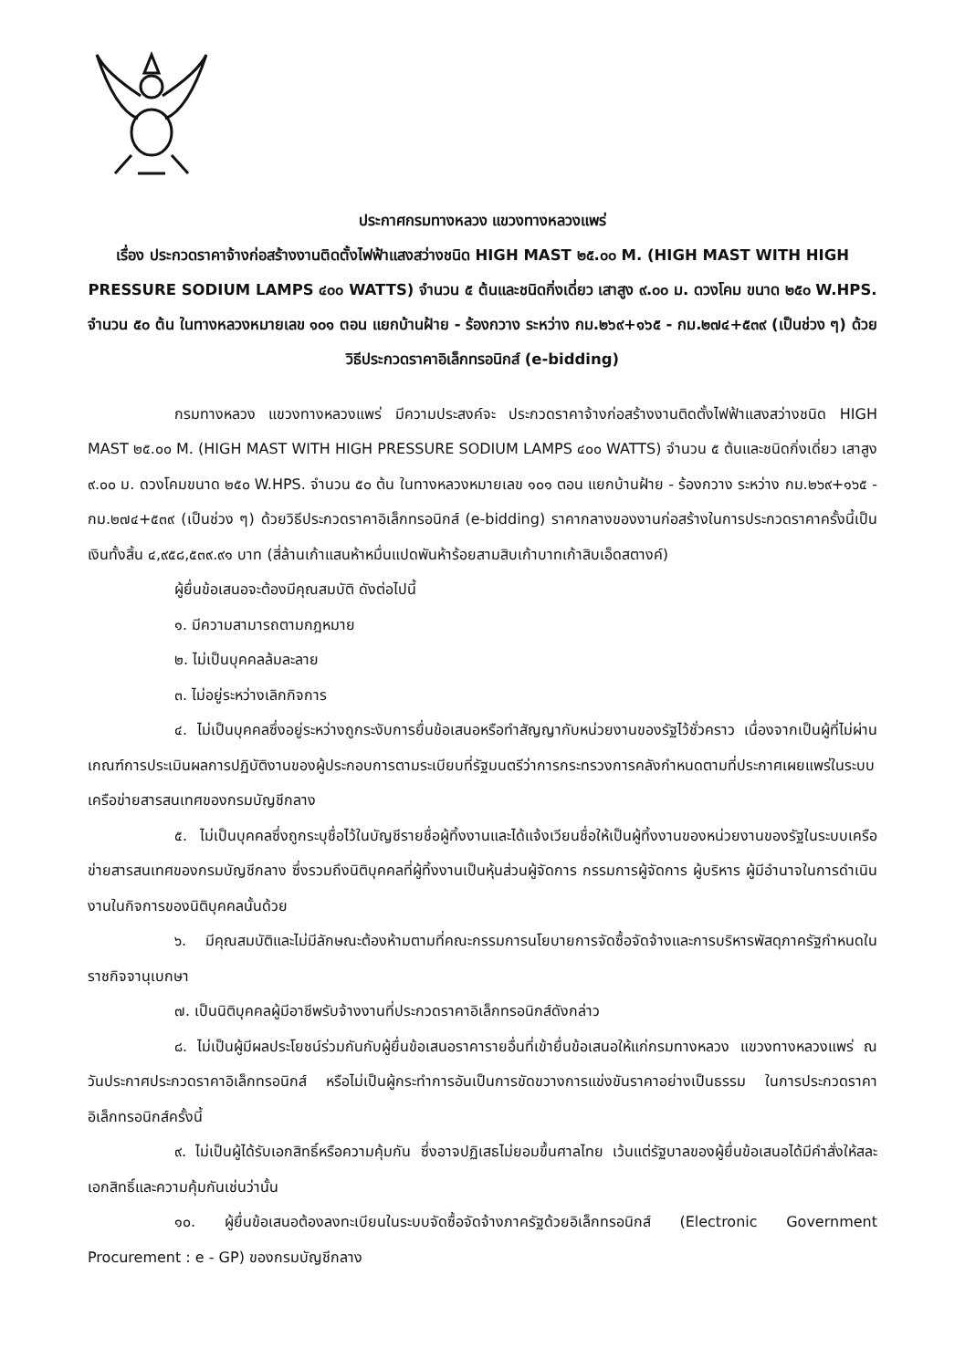ประกาศกรมทางหลวง แขวงทางหลวงแพร่
เรื่อง ประกวดราคาจ้างก่อสร้างงานติดตั้งไฟฟ้าแสงสว่างชนิด HIGH MAST ๒๕.๐๐ M. (HIGH MAST WITH HIGH PRESSURE SODIUM LAMPS ๔๐๐ WATTS) จำนวน ๕ ต้นและชนิดกิ่งเดี่ยว เสาสูง ๙.๐๐ ม. ดวงโคม ขนาด ๒๕๐ W.HPS. จำนวน ๕๐ ต้น ในทางหลวงหมายเลข ๑๐๑ ตอน แยกบ้านฝ้าย - ร้องกวาง ระหว่าง กม.๒๖๙+๑๖๕ - กม.๒๗๔+๕๓๙ (เป็นช่วง ๆ) ด้วยวิธีประกวดราคาอิเล็กทรอนิกส์ (e-bidding)
กรมทางหลวง แขวงทางหลวงแพร่ มีความประสงค์จะ ประกวดราคาจ้างก่อสร้างงานติดตั้งไฟฟ้าแสงสว่างชนิด HIGH MAST ๒๕.๐๐ M. (HIGH MAST WITH HIGH PRESSURE SODIUM LAMPS ๔๐๐ WATTS) จำนวน ๕ ต้นและชนิดกิ่งเดี่ยว เสาสูง ๙.๐๐ ม. ดวงโคมขนาด ๒๕๐ W.HPS. จำนวน ๕๐ ต้น ในทางหลวงหมายเลข ๑๐๑ ตอน แยกบ้านฝ้าย - ร้องกวาง ระหว่าง กม.๒๖๙+๑๖๕ - กม.๒๗๔+๕๓๙ (เป็นช่วง ๆ) ด้วยวิธีประกวดราคาอิเล็กทรอนิกส์ (e-bidding) ราคากลางของงานก่อสร้างในการประกวดราคาครั้งนี้เป็นเงินทั้งสิ้น ๔,๙๕๘,๕๓๙.๙๑ บาท (สี่ล้านเก้าแสนห้าหมื่นแปดพันห้าร้อยสามสิบเก้าบาทเก้าสิบเอ็ดสตางค์)
ผู้ยื่นข้อเสนอจะต้องมีคุณสมบัติ ดังต่อไปนี้
๑. มีความสามารถตามกฎหมาย
๒. ไม่เป็นบุคคลล้มละลาย
๓. ไม่อยู่ระหว่างเลิกกิจการ
๔. ไม่เป็นบุคคลซึ่งอยู่ระหว่างถูกระงับการยื่นข้อเสนอหรือทำสัญญากับหน่วยงานของรัฐไว้ชั่วคราว เนื่องจากเป็นผู้ที่ไม่ผ่านเกณฑ์การประเมินผลการปฏิบัติงานของผู้ประกอบการตามระเบียบที่รัฐมนตรีว่าการกระทรวงการคลังกำหนดตามที่ประกาศเผยแพร่ในระบบเครือข่ายสารสนเทศของกรมบัญชีกลาง
๕. ไม่เป็นบุคคลซึ่งถูกระบุชื่อไว้ในบัญชีรายชื่อผู้ทิ้งงานและได้แจ้งเวียนชื่อให้เป็นผู้ทิ้งงานของหน่วยงานของรัฐในระบบเครือข่ายสารสนเทศของกรมบัญชีกลาง ซึ่งรวมถึงนิติบุคคลที่ผู้ทิ้งงานเป็นหุ้นส่วนผู้จัดการ กรรมการผู้จัดการ ผู้บริหาร ผู้มีอำนาจในการดำเนินงานในกิจการของนิติบุคคลนั้นด้วย
๖. มีคุณสมบัติและไม่มีลักษณะต้องห้ามตามที่คณะกรรมการนโยบายการจัดซื้อจัดจ้างและการบริหารพัสดุภาครัฐกำหนดในราชกิจจานุเบกษา
๗. เป็นนิติบุคคลผู้มีอาชีพรับจ้างงานที่ประกวดราคาอิเล็กทรอนิกส์ดังกล่าว
๘. ไม่เป็นผู้มีผลประโยชน์ร่วมกันกับผู้ยื่นข้อเสนอราคารายอื่นที่เข้ายื่นข้อเสนอให้แก่กรมทางหลวง แขวงทางหลวงแพร่ ณ วันประกาศประกวดราคาอิเล็กทรอนิกส์ หรือไม่เป็นผู้กระทำการอันเป็นการขัดขวางการแข่งขันราคาอย่างเป็นธรรม ในการประกวดราคาอิเล็กทรอนิกส์ครั้งนี้
๙. ไม่เป็นผู้ได้รับเอกสิทธิ์หรือความคุ้มกัน ซึ่งอาจปฏิเสธไม่ยอมขึ้นศาลไทย เว้นแต่รัฐบาลของผู้ยื่นข้อเสนอได้มีคำสั่งให้สละเอกสิทธิ์และความคุ้มกันเช่นว่านั้น
๑๐. ผู้ยื่นข้อเสนอต้องลงทะเบียนในระบบจัดซื้อจัดจ้างภาครัฐด้วยอิเล็กทรอนิกส์ (Electronic Government Procurement : e - GP) ของกรมบัญชีกลาง